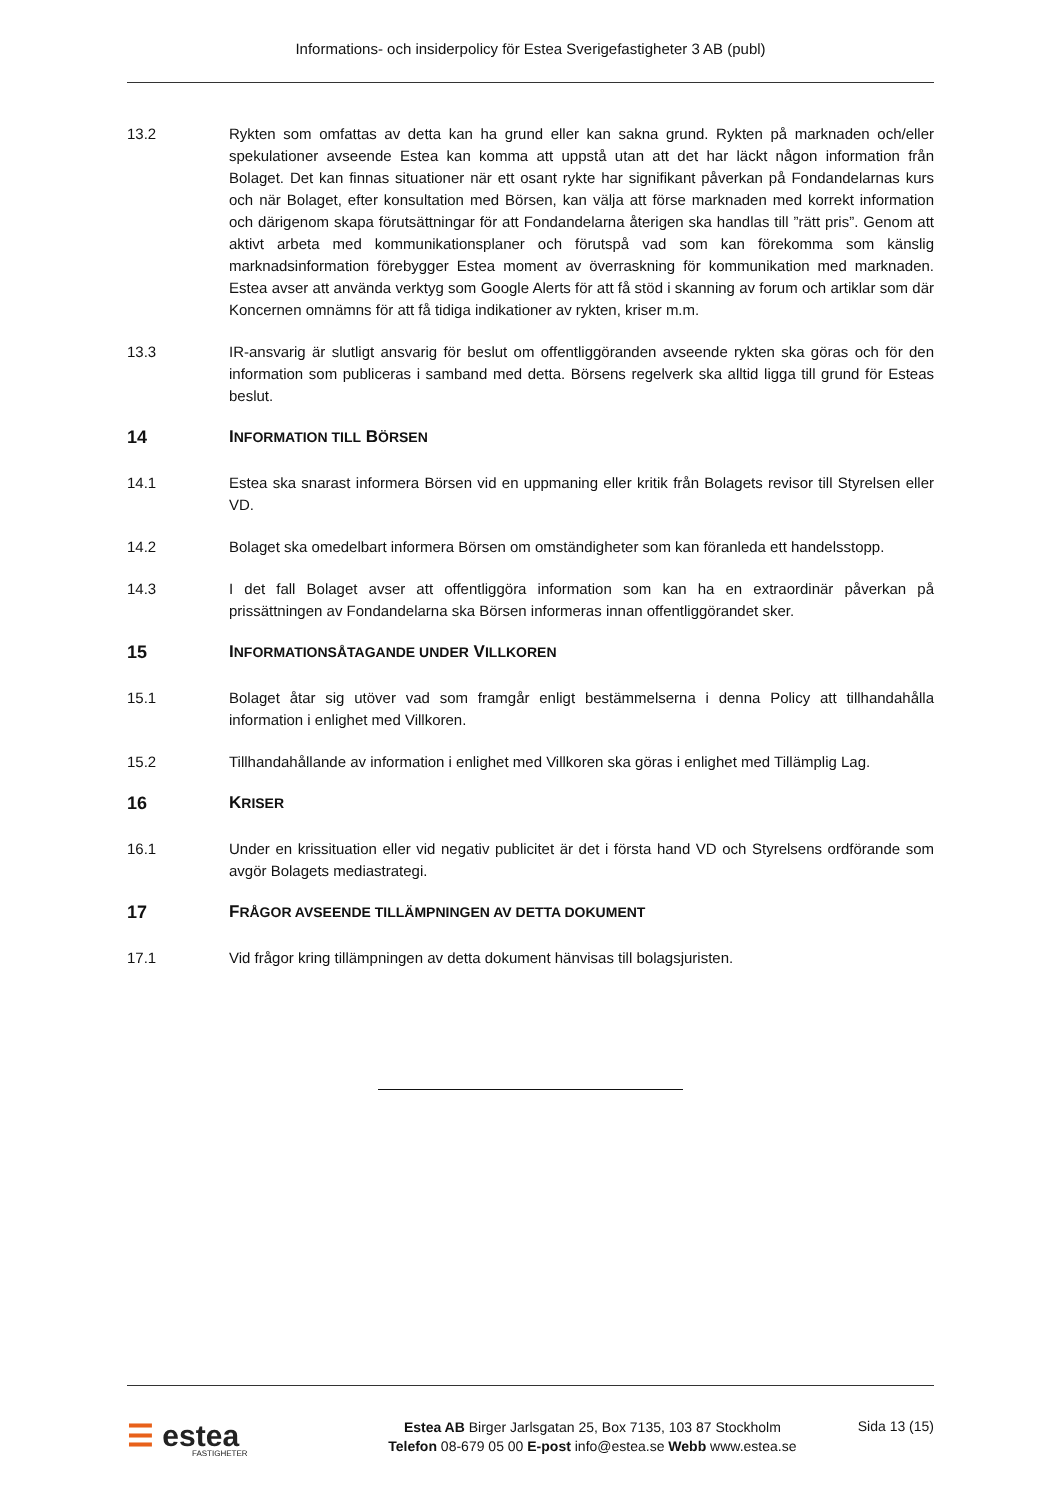Informations- och insiderpolicy för Estea Sverigefastigheter 3 AB (publ)
13.2 Rykten som omfattas av detta kan ha grund eller kan sakna grund. Rykten på marknaden och/eller spekulationer avseende Estea kan komma att uppstå utan att det har läckt någon information från Bolaget. Det kan finnas situationer när ett osant rykte har signifikant påverkan på Fondandelarnas kurs och när Bolaget, efter konsultation med Börsen, kan välja att förse marknaden med korrekt information och därigenom skapa förutsättningar för att Fondandelarna återigen ska handlas till ”rätt pris”. Genom att aktivt arbeta med kommunikationsplaner och förutspå vad som kan förekomma som känslig marknadsinformation förebygger Estea moment av överraskning för kommunikation med marknaden. Estea avser att använda verktyg som Google Alerts för att få stöd i skanning av forum och artiklar som där Koncernen omnämns för att få tidiga indikationer av rykten, kriser m.m.
13.3 IR-ansvarig är slutligt ansvarig för beslut om offentliggöranden avseende rykten ska göras och för den information som publiceras i samband med detta. Börsens regelverk ska alltid ligga till grund för Esteas beslut.
14 INFORMATION TILL BÖRSEN
14.1 Estea ska snarast informera Börsen vid en uppmaning eller kritik från Bolagets revisor till Styrelsen eller VD.
14.2 Bolaget ska omedelbart informera Börsen om omständigheter som kan föranleda ett handelsstopp.
14.3 I det fall Bolaget avser att offentliggöra information som kan ha en extraordinär påverkan på prissättningen av Fondandelarna ska Börsen informeras innan offentliggörandet sker.
15 INFORMATIONSÅTAGANDE UNDER VILLKOREN
15.1 Bolaget åtar sig utöver vad som framgår enligt bestämmelserna i denna Policy att tillhandahålla information i enlighet med Villkoren.
15.2 Tillhandahållande av information i enlighet med Villkoren ska göras i enlighet med Tillämplig Lag.
16 KRISER
16.1 Under en krissituation eller vid negativ publicitet är det i första hand VD och Styrelsens ordförande som avgör Bolagets mediastrategi.
17 FRÅGOR AVSEENDE TILLÄMPNINGEN AV DETTA DOKUMENT
17.1 Vid frågor kring tillämpningen av detta dokument hänvisas till bolagsjuristen.
☰ estea
FASTIGHETER
Estea AB Birger Jarlsgatan 25, Box 7135, 103 87 Stockholm
Telefon 08-679 05 00 E-post info@estea.se Webb www.estea.se
Sida 13 (15)